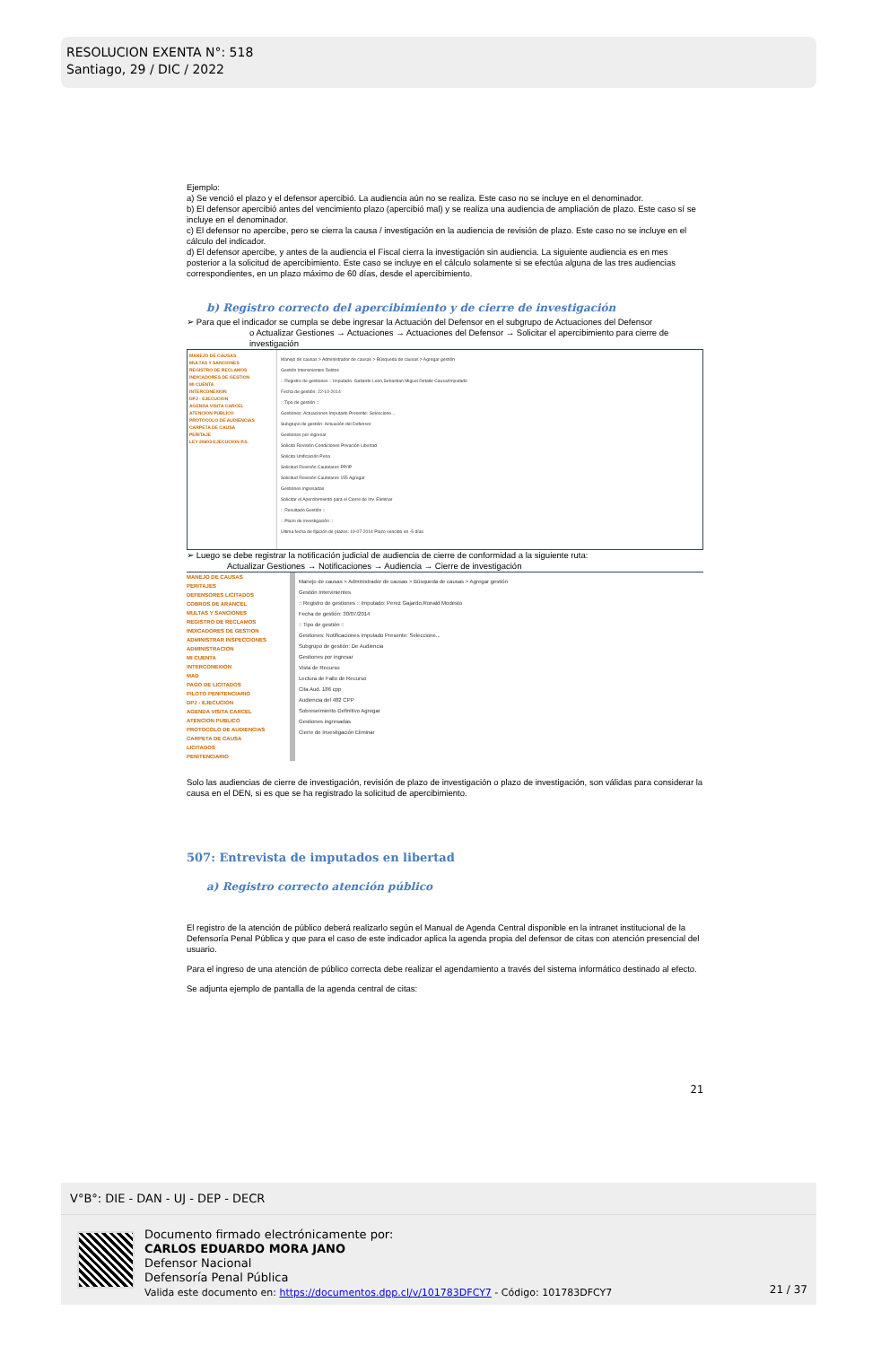RESOLUCION EXENTA N°: 518
Santiago, 29 / DIC / 2022
Ejemplo:
a) Se venció el plazo y el defensor apercibió. La audiencia aún no se realiza. Este caso no se incluye en el denominador.
b) El defensor apercibió antes del vencimiento plazo (apercibió mal) y se realiza una audiencia de ampliación de plazo. Este caso sí se incluye en el denominador.
c) El defensor no apercibe, pero se cierra la causa / investigación en la audiencia de revisión de plazo. Este caso no se incluye en el cálculo del indicador.
d) El defensor apercibe, y antes de la audiencia el Fiscal cierra la investigación sin audiencia. La siguiente audiencia es en mes posterior a la solicitud de apercibimiento. Este caso se incluye en el cálculo solamente si se efectúa alguna de las tres audiencias correspondientes, en un plazo máximo de 60 días, desde el apercibimiento.
b) Registro correcto del apercibimiento y de cierre de investigación
➢ Para que el indicador se cumpla se debe ingresar la Actuación del Defensor en el subgrupo de Actuaciones del Defensor
o Actualizar Gestiones → Actuaciones → Actuaciones del Defensor → Solicitar el apercibimiento para cierre de investigación
MANEJO DE CAUSAS
MULTAS Y SANCIONES
REGISTRO DE RECLAMOS
INDICADORES DE GESTION
MI CUENTA
INTERCONEXION
DPJ - EJECUCION
AGENDA VISITA CARCEL
ATENCION PUBLICO
PROTOCOLO DE AUDIENCIAS
CARPETA DE CAUSA
PERITAJE
LEY 20603-EJECUCION P.S.
Manejo de causas > Administrador de causas > Búsqueda de causas > Agregar gestión
Gestión Intervinientes Delitos
:: Registro de gestiones :: Imputado: Gallardo Leon,Sebastian Miguel Detalle Causa/Imputado
Fecha de gestión: 22-10-2014
:: Tipo de gestión ::
Gestiones: Actuaciones Imputado Presente: Seleccione...
Subgrupo de gestión: Actuación del Defensor
Gestiones por ingresar
Solicita Revisión Condiciones Privación Libertad
Solicita Unificación Pena
Solicitud Revisión Cautelares PP/IP
Solicitud Revisión Cautelares 155 Agregar
Gestiones ingresadas
Solicitar el Apercibimiento para el Cierre de Inv. Eliminar
:: Resultado Gestión ::
:: Plazo de investigación ::
Ultima fecha de fijación de plazos: 19-07-2014 Plazo vencido en -5 días
➢ Luego se debe registrar la notificación judicial de audiencia de cierre de conformidad a la siguiente ruta:
Actualizar Gestiones → Notificaciones → Audiencia → Cierre de investigación
MANEJO DE CAUSAS
PERITAJES
DEFENSORES LICITADOS
COBROS DE ARANCEL
MULTAS Y SANCIONES
REGISTRO DE RECLAMOS
INDICADORES DE GESTION
ADMINISTRAR INSPECCIONES
ADMINISTRACION
MI CUENTA
INTERCONEXION
MAD
PAGO DE LICITADOS
PILOTO PENITENCIARIO
DPJ - EJECUCION
AGENDA VISITA CARCEL
ATENCION PUBLICO
PROTOCOLO DE AUDIENCIAS
CARPETA DE CAUSA
LICITADOS
PENITENCIARIO
Manejo de causas > Administrador de causas > Búsqueda de causas > Agregar gestión
Gestión Intervinientes
:: Registro de gestiones :: Imputado: Perez Gajardo,Ronald Modesto
Fecha de gestión: 30/07/2014
:: Tipo de gestión ::
Gestiones: Notificaciones Imputado Presente: Seleccione...
Subgrupo de gestión: De Audiencia
Gestiones por ingresar
Vista de Recurso
Lectura de Fallo de Recurso
Cita Aud. 186 cpp
Audiencia del 482 CPP
Sobreseimiento Definitivo Agregar
Gestiones ingresadas
Cierre de Investigación Eliminar
Solo las audiencias de cierre de investigación, revisión de plazo de investigación o plazo de investigación, son válidas para considerar la causa en el DEN, si es que se ha registrado la solicitud de apercibimiento.
507: Entrevista de imputados en libertad
a) Registro correcto atención público
El registro de la atención de público deberá realizarlo según el Manual de Agenda Central disponible en la intranet institucional de la Defensoría Penal Pública y que para el caso de este indicador aplica la agenda propia del defensor de citas con atención presencial del usuario.
Para el ingreso de una atención de público correcta debe realizar el agendamiento a través del sistema informático destinado al efecto.
Se adjunta ejemplo de pantalla de la agenda central de citas:
21
V°B°: DIE - DAN - UJ - DEP - DECR
Documento firmado electrónicamente por:
CARLOS EDUARDO MORA JANO
Defensor Nacional
Defensoría Penal Pública
Valida este documento en: https://documentos.dpp.cl/v/101783DFCY7 - Código: 101783DFCY7
21 / 37